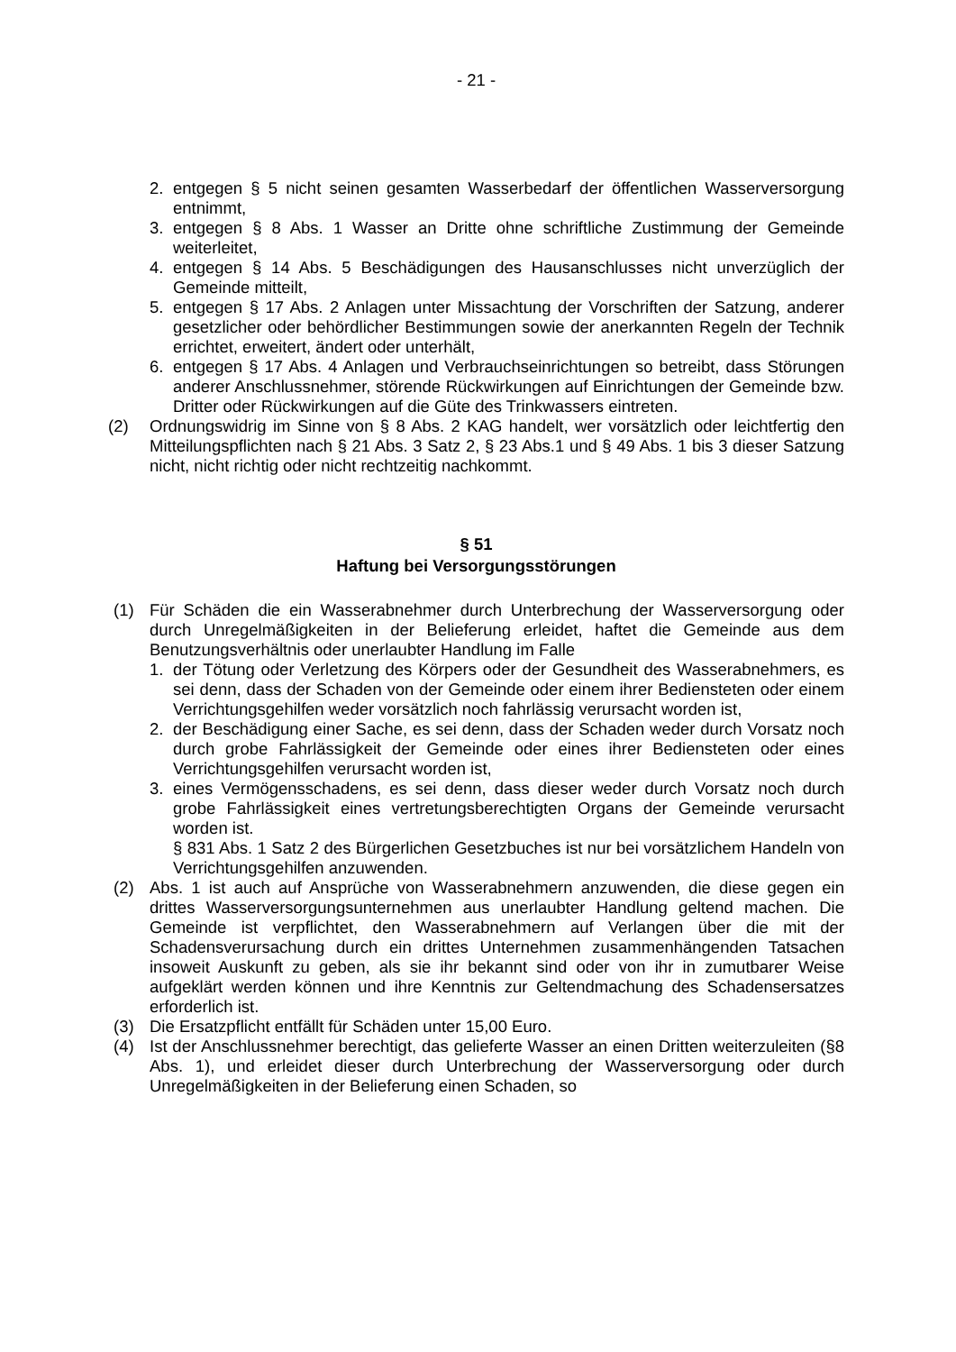- 21 -
2. entgegen § 5 nicht seinen gesamten Wasserbedarf der öffentlichen Wasser­versorgung entnimmt,
3. entgegen § 8 Abs. 1 Wasser an Dritte ohne schriftliche Zustimmung der Ge­meinde weiterleitet,
4. entgegen § 14 Abs. 5 Beschädigungen des Hausanschlusses nicht unverzüg­lich der Gemeinde mitteilt,
5. entgegen § 17 Abs. 2 Anlagen unter Missachtung der Vorschriften der Sat­zung, anderer gesetzlicher oder behördlicher Bestimmungen sowie der aner­kannten Regeln der Technik errichtet, erweitert, ändert oder unterhält,
6. entgegen § 17 Abs. 4 Anlagen und Verbrauchseinrichtungen so betreibt, dass Störungen anderer Anschlussnehmer, störende Rückwirkungen auf Einrich­tungen der Gemeinde bzw. Dritter oder Rückwirkungen auf die Güte des Trinkwassers eintreten.
(2) Ordnungswidrig im Sinne von § 8 Abs. 2 KAG handelt, wer vorsätzlich oder leichtfertig den Mitteilungspflichten nach § 21 Abs. 3 Satz 2, § 23 Abs.1 und § 49 Abs. 1 bis 3 dieser Satzung nicht, nicht richtig oder nicht rechtzeitig nachkommt.
§ 51
Haftung bei Versorgungsstörungen
(1) Für Schäden die ein Wasserabnehmer durch Unterbrechung der Wasserversor­gung oder durch Unregelmäßigkeiten in der Belieferung erleidet, haftet die Ge­meinde aus dem Benutzungsverhältnis oder unerlaubter Handlung im Falle
1. der Tötung oder Verletzung des Körpers oder der Gesundheit des Wasserab­nehmers, es sei denn, dass der Schaden von der Gemeinde oder einem ihrer Bediensteten oder einem Verrichtungsgehilfen weder vorsätzlich noch fahr­lässig verursacht worden ist,
2. der Beschädigung einer Sache, es sei denn, dass der Schaden weder durch Vorsatz noch durch grobe Fahrlässigkeit der Gemeinde oder eines ihrer Be­diensteten oder eines Verrichtungsgehilfen verursacht worden ist,
3. eines Vermögensschadens, es sei denn, dass dieser weder durch Vorsatz noch durch grobe Fahrlässigkeit eines vertretungsberechtigten Organs der Gemeinde verursacht worden ist.
§ 831 Abs. 1 Satz 2 des Bürgerlichen Gesetzbuches ist nur bei vorsätzlichem Handeln von Verrichtungsgehilfen anzuwenden.
(2) Abs. 1 ist auch auf Ansprüche von Wasserabnehmern anzuwenden, die diese gegen ein drittes Wasserversorgungsunternehmen aus unerlaubter Handlung geltend machen. Die Gemeinde ist verpflichtet, den Wasserabnehmern auf Ver­langen über die mit der Schadensverursachung durch ein drittes Unternehmen zusammenhängenden Tatsachen insoweit Auskunft zu geben, als sie ihr bekannt sind oder von ihr in zumutbarer Weise aufgeklärt werden können und ihre Kennt­nis zur Geltendmachung des Schadensersatzes erforderlich ist.
(3) Die Ersatzpflicht entfällt für Schäden unter 15,00 Euro.
(4) Ist der Anschlussnehmer berechtigt, das gelieferte Wasser an einen Dritten wei­terzuleiten (§8 Abs. 1), und erleidet dieser durch Unterbrechung der Wasserver­sorgung oder durch Unregelmäßigkeiten in der Belieferung einen Schaden, so